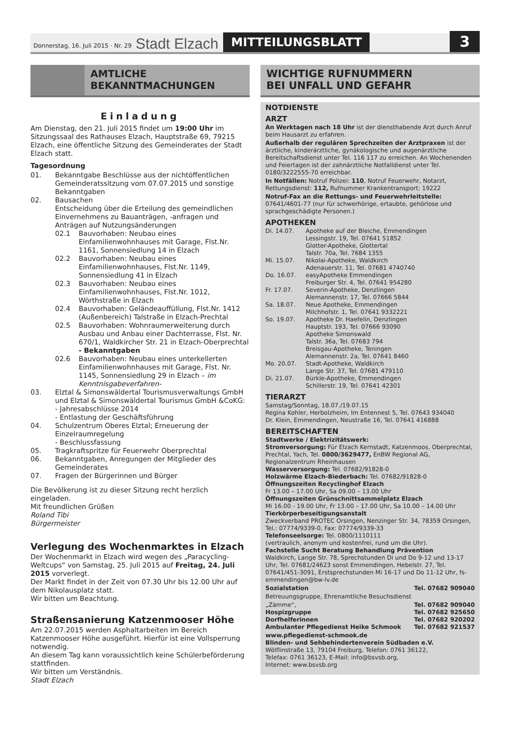Donnerstag, 16. Juli 2015 · Nr. 29 Stadt Elzach MITTEILUNGSBLATT 3
AMTLICHE
BEKANNTMACHUNGEN
Einladung
Am Dienstag, den 21. Juli 2015 findet um 19:00 Uhr im Sitzungssaal des Rathauses Elzach, Hauptstraße 69, 79215 Elzach, eine öffentliche Sitzung des Gemeinderates der Stadt Elzach statt.
Tagesordnung
01. Bekanntgabe Beschlüsse aus der nichtöffentlichen Gemeinderatssitzung vom 07.07.2015 und sonstige Bekanntgaben
02. Bausachen
Entscheidung über die Erteilung des gemeindlichen Einvernehmens zu Bauanträgen, -anfragen und Anträgen auf Nutzungsänderungen
02.1 Bauvorhaben: Neubau eines Einfamilienwohnhauses mit Garage, Flst.Nr. 1161, Sonnensiedlung 14 in Elzach
02.2 Bauvorhaben: Neubau eines Einfamilienwohnhauses, Flst.Nr. 1149, Sonnensiedlung 41 in Elzach
02.3 Bauvorhaben: Neubau eines Einfamilienwohnhauses, Flst.Nr. 1012, Wörthstraße in Elzach
02.4 Bauvorhaben: Geländeauffüllung, Flst.Nr. 1412 (Außenbereich) Talstraße in Elzach-Prechtal
02.5 Bauvorhaben: Wohnraumerweiterung durch Ausbau und Anbau einer Dachterrasse, Flst. Nr. 670/1, Waldkircher Str. 21 in Elzach-Oberprechtal
- Bekanntgaben
02.6 Bauvorhaben: Neubau eines unterkellerten Einfamilienwohnhauses mit Garage, Flst. Nr. 1145, Sonnensiedlung 29 in Elzach – im Kenntnisgabeverfahren-
03. Elztal & Simonswäldertal Tourismusverwaltungs GmbH und Elztal & Simonswäldertal Tourismus GmbH &CoKG:
- Jahresabschlüsse 2014
- Entlastung der Geschäftsführung
04. Schulzentrum Oberes Elztal; Erneuerung der Einzelraumregelung
- Beschlussfassung
05. Tragkraftspritze für Feuerwehr Oberprechtal
06. Bekanntgaben, Anregungen der Mitglieder des Gemeinderates
07. Fragen der Bürgerinnen und Bürger
Die Bevölkerung ist zu dieser Sitzung recht herzlich eingeladen.
Mit freundlichen Grüßen
Roland Tibi
Bürgermeister
Verlegung des Wochenmarktes in Elzach
Der Wochenmarkt in Elzach wird wegen des „Paracycling-Weltcups“ von Samstag, 25. Juli 2015 auf Freitag, 24. Juli 2015 vorverlegt.
Der Markt findet in der Zeit von 07.30 Uhr bis 12.00 Uhr auf dem Nikolausplatz statt.
Wir bitten um Beachtung.
Straßensanierung Katzenmooser Höhe
Am 22.07.2015 werden Asphaltarbeiten im Bereich Katzenmooser Höhe ausgeführt. Hierfür ist eine Vollsperrung notwendig.
An diesem Tag kann voraussichtlich keine Schülerbeförderung stattfinden.
Wir bitten um Verständnis.
Stadt Elzach
WICHTIGE RUFNUMMERN
BEI UNFALL UND GEFAHR
NOTDIENSTE
ARZT
An Werktagen nach 18 Uhr ist der diensthabende Arzt durch Anruf beim Hausarzt zu erfahren.
Außerhalb der regulären Sprechzeiten der Arztpraxen ist der ärztliche, kinderärztliche, gynäkologische und augenärztliche Bereitschaftsdienst unter Tel. 116 117 zu erreichen. An Wochenenden und Feiertagen ist der zahnärztliche Notfalldienst unter Tel. 0180/3222555-70 erreichbar.
In Notfällen: Notruf Polizei: 110, Notruf Feuerwehr, Notarzt, Rettungsdienst: 112, Rufnummer Krankentransport: 19222
Notruf-Fax an die Rettungs- und Feuerwehrleitstelle:
07641/4601-77 (nur für schwerhörige, ertaubte, gehörlose und sprachgeschädigte Personen.)
APOTHEKEN
Di. 14.07. Apotheke auf der Bleiche, Emmendingen
Lessingstr. 19, Tel. 07641 51852
Glotter-Apotheke, Glottertal
Talstr. 70a, Tel. 7684 1355
Mi. 15.07. Nikolai-Apotheke, Waldkirch
Adenauerstr. 11, Tel. 07681 4740740
Do. 16.07. easyApotheke Emmendingen
Freiburger Str. 4, Tel. 07641 954280
Fr. 17.07. Severin-Apotheke, Denzlingen
Alemannenstr. 17, Tel. 07666 5844
Sa. 18.07. Neue Apotheke, Emmendingen
Milchhofstr. 1, Tel. 07641 9332221
So. 19.07. Apotheke Dr. Haefelin, Denzlingen
Hauptstr. 193, Tel. 07666 93090
Apotheke Simonswald
Talstr. 36a, Tel. 07683 794
Breisgau-Apotheke, Teningen
Alemannenstr. 2a, Tel. 07641 8460
Mo. 20.07. Stadt-Apotheke, Waldkirch
Lange Str. 37, Tel. 07681 479110
Di. 21.07. Bürkle-Apotheke, Emmendingen
Schillerstr. 19, Tel. 07641 42301
TIERARZT
Samstag/Sonntag, 18.07./19.07.15
Regina Kohler, Herbolzheim, Im Entennest 5, Tel. 07643 934040
Dr. Klein, Emmendingen, Neustraße 16, Tel. 07641 416888
BEREITSCHAFTEN
Stadtwerke / Elektrizitätswerk:
Stromversorgung: Für Elzach Kernstadt, Katzenmoos, Oberprechtal, Prechtal, Yach, Tel. 0800/3629477, EnBW Regional AG, Regionalzentrum Rheinhausen
Wasserversorgung: Tel. 07682/91828-0
Holzwärme Elzach-Biederbach: Tel. 07682/91828-0
Öffnungszeiten Recyclinghof Elzach
Fr 13.00 – 17.00 Uhr, Sa 09.00 – 13.00 Uhr
Öffnungszeiten Grünschnittsammelplatz Elzach
Mi 16.00 - 19.00 Uhr, Fr 13.00 – 17.00 Uhr, Sa 10.00 – 14.00 Uhr
Tierkörperbeseitigungsanstalt
Zweckverband PROTEC Orsingen, Nenzinger Str. 34, 78359 Orsingen, Tel.: 07774/9339-0, Fax: 07774/9339-33
Telefonseelsorge: Tel. 0800/1110111
(vertraulich, anonym und kostenfrei, rund um die Uhr).
Fachstelle Sucht Beratung Behandlung Prävention
Waldkirch, Lange Str. 78, Sprechstunden Di und Do 9-12 und 13-17 Uhr, Tel. 07681/24623 sonst Emmendingen, Hebelstr. 27, Tel. 07641/451-3091, Erstsprechstunden Mi 16-17 und Do 11-12 Uhr, fs-emmendingen@bw-lv.de
Sozialstation Tel. 07682 909040
Betreuungsgruppe, Ehrenamtliche Besuchsdienst
„Zämme“, Tel. 07682 909040
Hospizgruppe Tel. 07682 925650
Dorfhelferinnen Tel. 07682 920202
Ambulanter Pflegedienst Heike Schmook Tel. 07682 921537
www.pflegedienst-schmook.de
Blinden- und Sehbehindertenverein Südbaden e.V.
Wölflinstraße 13, 79104 Freiburg, Telefon: 0761 36122,
Telefax: 0761 36123, E-Mail: info@bsvsb.org,
Internet: www.bsvsb.org